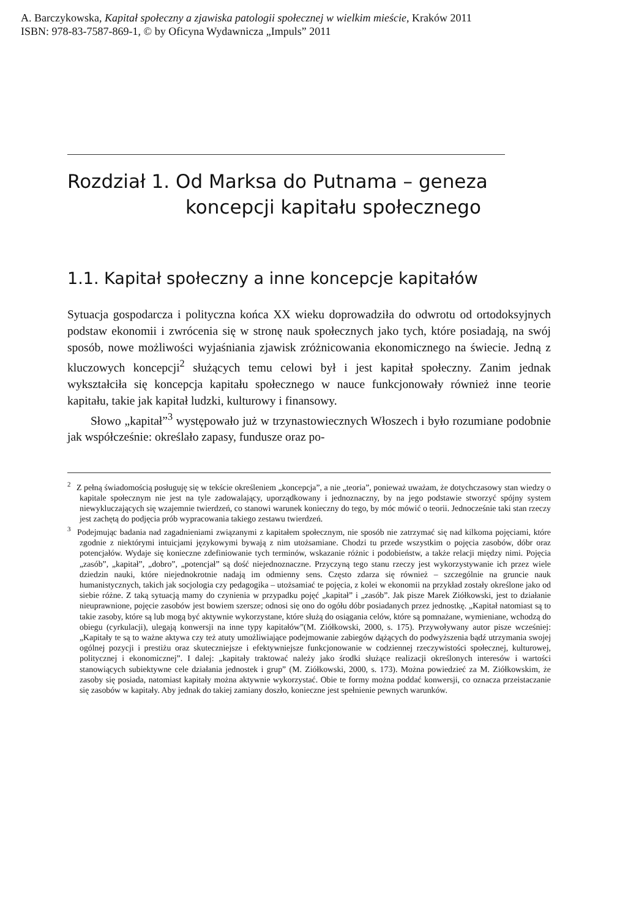A. Barczykowska, Kapitał społeczny a zjawiska patologii społecznej w wielkim mieście, Kraków 2011
ISBN: 978-83-7587-869-1, © by Oficyna Wydawnicza „Impuls” 2011
Rozdział 1. Od Marksa do Putnama – geneza
koncepcji kapitału społecznego
1.1. Kapitał społeczny a inne koncepcje kapitałów
Sytuacja gospodarcza i polityczna końca XX wieku doprowadziła do odwrotu od ortodoksyjnych podstaw ekonomii i zwrócenia się w stronę nauk społecznych jako tych, które posiadają, na swój sposób, nowe możliwości wyjaśniania zjawisk zróżnicowania ekonomicznego na świecie. Jedną z kluczowych koncepcji<sup>2</sup> służących temu celowi był i jest kapitał społeczny. Zanim jednak wykształciła się koncepcja kapitału społecznego w nauce funkcjonowały również inne teorie kapitału, takie jak kapitał ludzki, kulturowy i finansowy.
Słowo „kapitał”<sup>3</sup> występowało już w trzynastowiecznych Włoszech i było rozumiane podobnie jak współcześnie: określało zapasy, fundusze oraz po-
<sup>2</sup> Z pełną świadomością posługuję się w tekście określeniem „koncepcja”, a nie „teoria”, ponieważ uważam, że dotychczasowy stan wiedzy o kapitale społecznym nie jest na tyle zadowalający, uporządkowany i jednoznaczny, by na jego podstawie stworzyć spójny system niewykluczających się wzajemnie twierdzeń, co stanowi warunek konieczny do tego, by móc mówić o teorii. Jednocześnie taki stan rzeczy jest zachętą do podjęcia prób wypracowania takiego zestawu twierdzeń.
<sup>3</sup> Podejmując badania nad zagadnieniami związanymi z kapitałem społecznym, nie sposób nie zatrzymać się nad kilkoma pojęciami, które zgodnie z niektórymi intuicjami językowymi bywają z nim utożsamiane. Chodzi tu przede wszystkim o pojęcia zasobów, dóbr oraz potencjałów. Wydaje się konieczne zdefiniowanie tych terminów, wskazanie różnic i podobieństw, a także relacji między nimi. Pojęcia „zasób”, „kapitał”, „dobro”, „potencjał” są dość niejednoznaczne. Przyczyną tego stanu rzeczy jest wykorzystywanie ich przez wiele dziedzin nauki, które niejednokrotnie nadają im odmienny sens. Często zdarza się również – szczególnie na gruncie nauk humanistycznych, takich jak socjologia czy pedagogika – utożsamiać te pojęcia, z kolei w ekonomii na przykład zostały określone jako od siebie różne. Z taką sytuacją mamy do czynienia w przypadku pojęć „kapitał” i „zasób”. Jak pisze Marek Ziółkowski, jest to działanie nieuprawnione, pojęcie zasobów jest bowiem szersze; odnosi się ono do ogółu dóbr posiadanych przez jednostkę. „Kapitał natomiast są to takie zasoby, które są lub mogą być aktywnie wykorzystane, które służą do osiągania celów, które są pomnażane, wymieniane, wchodzą do obiegu (cyrkulacji), ulegają konwersji na inne typy kapitałów”(M. Ziółkowski, 2000, s. 175). Przywoływany autor pisze wcześniej: „Kapitały te są to ważne aktywa czy też atuty umożliwiające podejmowanie zabiegów dążących do podwyższenia bądź utrzymania swojej ogólnej pozycji i prestiżu oraz skuteczniejsze i efektywniejsze funkcjonowanie w codziennej rzeczywistości społecznej, kulturowej, politycznej i ekonomicznej”. I dalej: „kapitały traktować należy jako środki służące realizacji określonych interesów i wartości stanowiących subiektywne cele działania jednostek i grup” (M. Ziółkowski, 2000, s. 173). Można powiedzieć za M. Ziółkowskim, że zasoby się posiada, natomiast kapitały można aktywnie wykorzystać. Obie te formy można poddać konwersji, co oznacza przeistaczanie się zasobów w kapitały. Aby jednak do takiej zamiany doszło, konieczne jest spełnienie pewnych warunków.